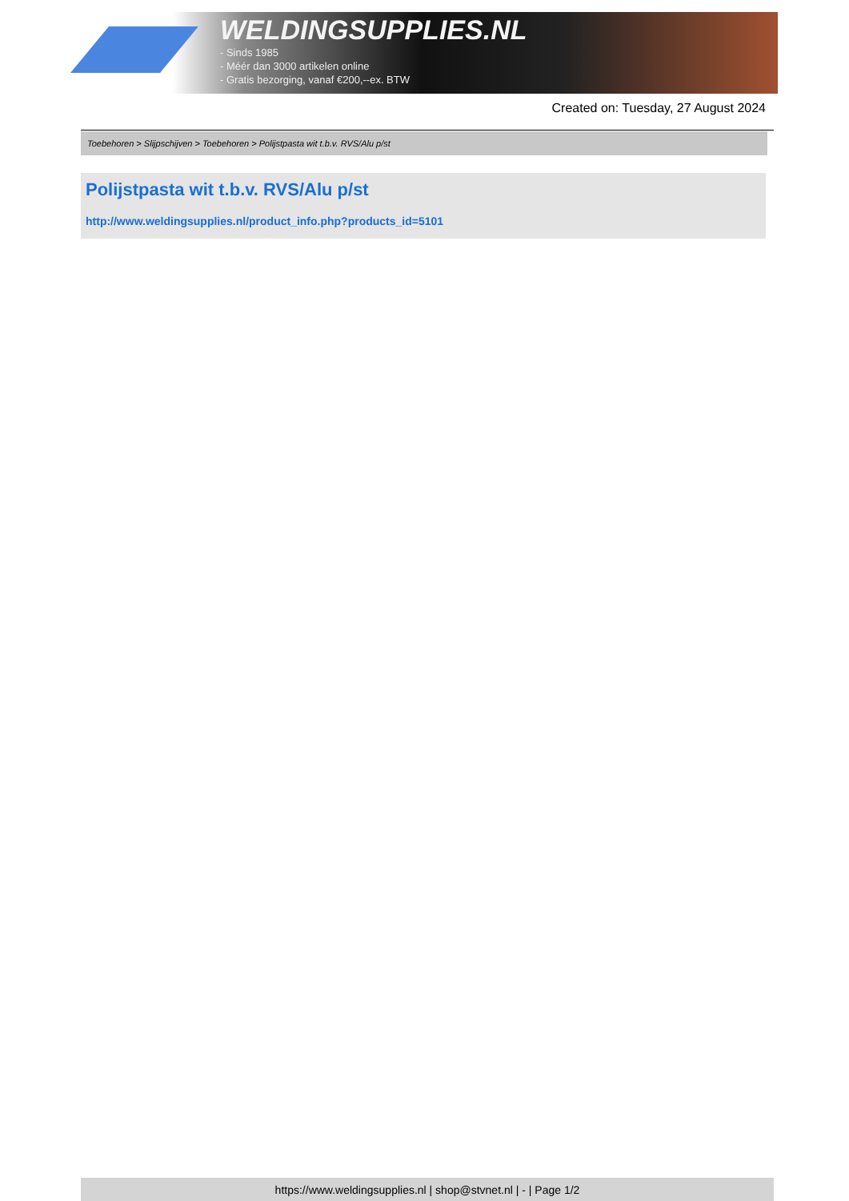WELDINGSUPPLIES.NL
- Sinds 1985
- Méér dan 3000 artikelen online
- Gratis bezorging, vanaf €200,--ex. BTW
Created on: Tuesday, 27 August 2024
Toebehoren > Slijpschijven > Toebehoren > Polijstpasta wit t.b.v. RVS/Alu p/st
Polijstpasta wit t.b.v. RVS/Alu p/st
http://www.weldingsupplies.nl/product_info.php?products_id=5101
https://www.weldingsupplies.nl | shop@stvnet.nl | - | Page 1/2